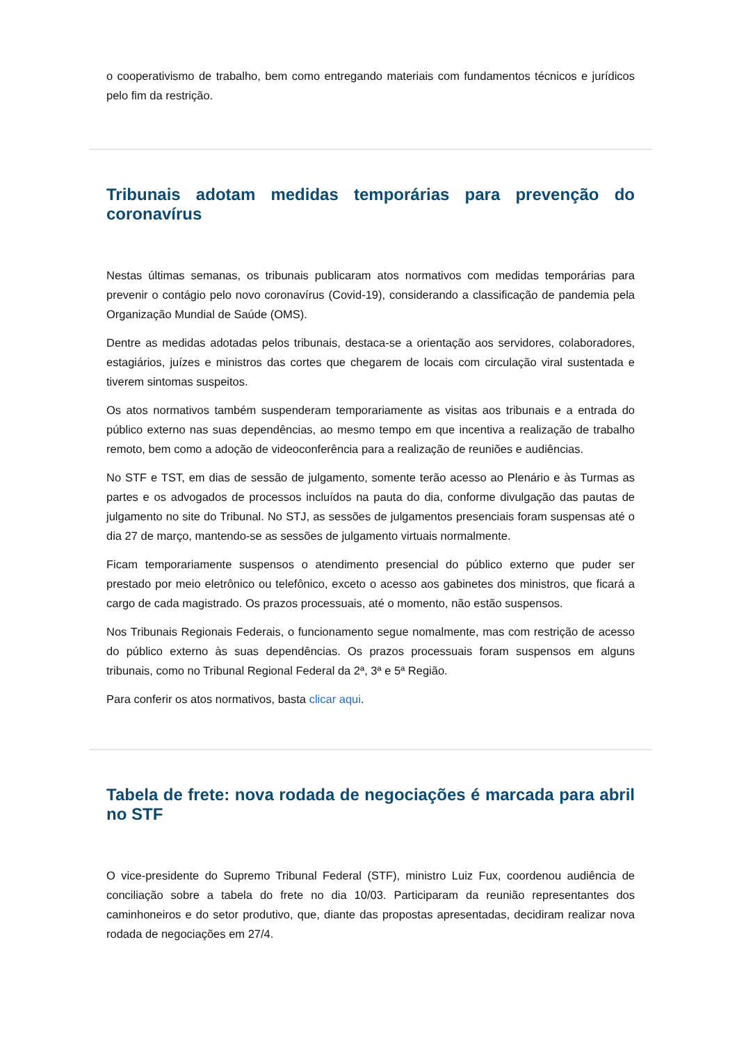o cooperativismo de trabalho, bem como entregando materiais com fundamentos técnicos e jurídicos pelo fim da restrição.
Tribunais adotam medidas temporárias para prevenção do coronavírus
Nestas últimas semanas, os tribunais publicaram atos normativos com medidas temporárias para prevenir o contágio pelo novo coronavírus (Covid-19), considerando a classificação de pandemia pela Organização Mundial de Saúde (OMS).
Dentre as medidas adotadas pelos tribunais, destaca-se a orientação aos servidores, colaboradores, estagiários, juízes e ministros das cortes que chegarem de locais com circulação viral sustentada e tiverem sintomas suspeitos.
Os atos normativos também suspenderam temporariamente as visitas aos tribunais e a entrada do público externo nas suas dependências, ao mesmo tempo em que incentiva a realização de trabalho remoto, bem como a adoção de videoconferência para a realização de reuniões e audiências.
No STF e TST, em dias de sessão de julgamento, somente terão acesso ao Plenário e às Turmas as partes e os advogados de processos incluídos na pauta do dia, conforme divulgação das pautas de julgamento no site do Tribunal. No STJ, as sessões de julgamentos presenciais foram suspensas até o dia 27 de março, mantendo-se as sessões de julgamento virtuais normalmente.
Ficam temporariamente suspensos o atendimento presencial do público externo que puder ser prestado por meio eletrônico ou telefônico, exceto o acesso aos gabinetes dos ministros, que ficará a cargo de cada magistrado. Os prazos processuais, até o momento, não estão suspensos.
Nos Tribunais Regionais Federais, o funcionamento segue nomalmente, mas com restrição de acesso do público externo às suas dependências. Os prazos processuais foram suspensos em alguns tribunais, como no Tribunal Regional Federal da 2ª, 3ª e 5ª Região.
Para conferir os atos normativos, basta clicar aqui.
Tabela de frete: nova rodada de negociações é marcada para abril no STF
O vice-presidente do Supremo Tribunal Federal (STF), ministro Luiz Fux, coordenou audiência de conciliação sobre a tabela do frete no dia 10/03. Participaram da reunião representantes dos caminhoneiros e do setor produtivo, que, diante das propostas apresentadas, decidiram realizar nova rodada de negociações em 27/4.